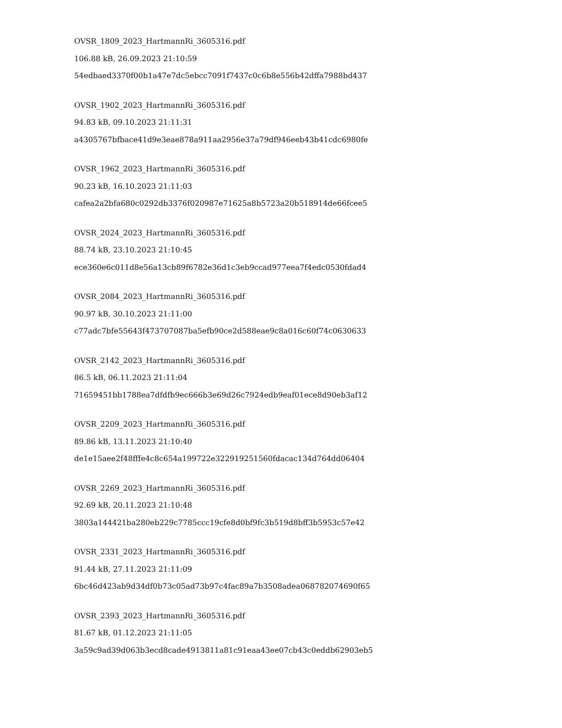OVSR_1809_2023_HartmannRi_3605316.pdf
106.88 kB, 26.09.2023 21:10:59
54edbaed3370f00b1a47e7dc5ebcc7091f7437c0c6b8e556b42dffa7988bd437
OVSR_1902_2023_HartmannRi_3605316.pdf
94.83 kB, 09.10.2023 21:11:31
a4305767bfbace41d9e3eae878a911aa2956e37a79df946eeb43b41cdc6980fe
OVSR_1962_2023_HartmannRi_3605316.pdf
90.23 kB, 16.10.2023 21:11:03
cafea2a2bfa680c0292db3376f020987e71625a8b5723a20b518914de66fcee5
OVSR_2024_2023_HartmannRi_3605316.pdf
88.74 kB, 23.10.2023 21:10:45
ece360e6c011d8e56a13cb89f6782e36d1c3eb9ccad977eea7f4edc0530fdad4
OVSR_2084_2023_HartmannRi_3605316.pdf
90.97 kB, 30.10.2023 21:11:00
c77adc7bfe55643f473707087ba5efb90ce2d588eae9c8a016c60f74c0630633
OVSR_2142_2023_HartmannRi_3605316.pdf
86.5 kB, 06.11.2023 21:11:04
71659451bb1788ea7dfdfb9ec666b3e69d26c7924edb9eaf01ece8d90eb3af12
OVSR_2209_2023_HartmannRi_3605316.pdf
89.86 kB, 13.11.2023 21:10:40
de1e15aee2f48fffe4c8c654a199722e322919251560fdacac134d764dd06404
OVSR_2269_2023_HartmannRi_3605316.pdf
92.69 kB, 20.11.2023 21:10:48
3803a144421ba280eb229c7785ccc19cfe8d0bf9fc3b519d8bff3b5953c57e42
OVSR_2331_2023_HartmannRi_3605316.pdf
91.44 kB, 27.11.2023 21:11:09
6bc46d423ab9d34df0b73c05ad73b97c4fac89a7b3508adea068782074690f65
OVSR_2393_2023_HartmannRi_3605316.pdf
81.67 kB, 01.12.2023 21:11:05
3a59c9ad39d063b3ecd8cade4913811a81c91eaa43ee07cb43c0eddb62903eb5